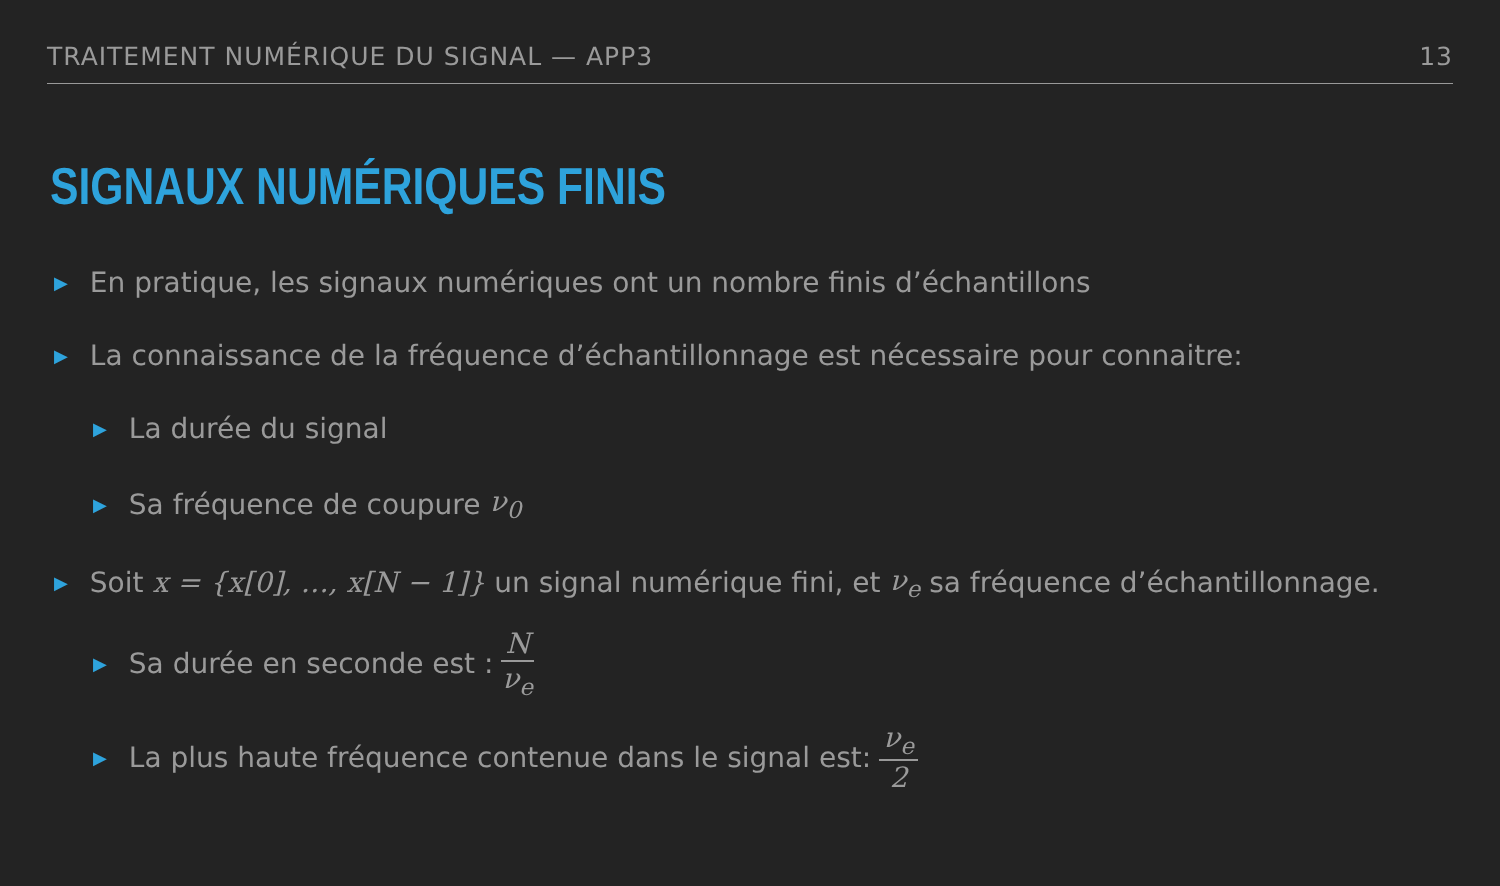TRAITEMENT NUMÉRIQUE DU SIGNAL — APP3 13
SIGNAUX NUMÉRIQUES FINIS
▶ En pratique, les signaux numériques ont un nombre finis d’échantillons
▶ La connaissance de la fréquence d’échantillonnage est nécessaire pour connaitre:
▶ La durée du signal
▶ Sa fréquence de coupure ν<sub>0</sub>
▶ Soit x = {x[0], …, x[N − 1]} un signal numérique fini, et ν<sub>e</sub> sa fréquence d’échantillonnage.
▶ Sa durée en seconde est : N ν<sub>e</sub>
▶ La plus haute fréquence contenue dans le signal est: ν<sub>e</sub> 2